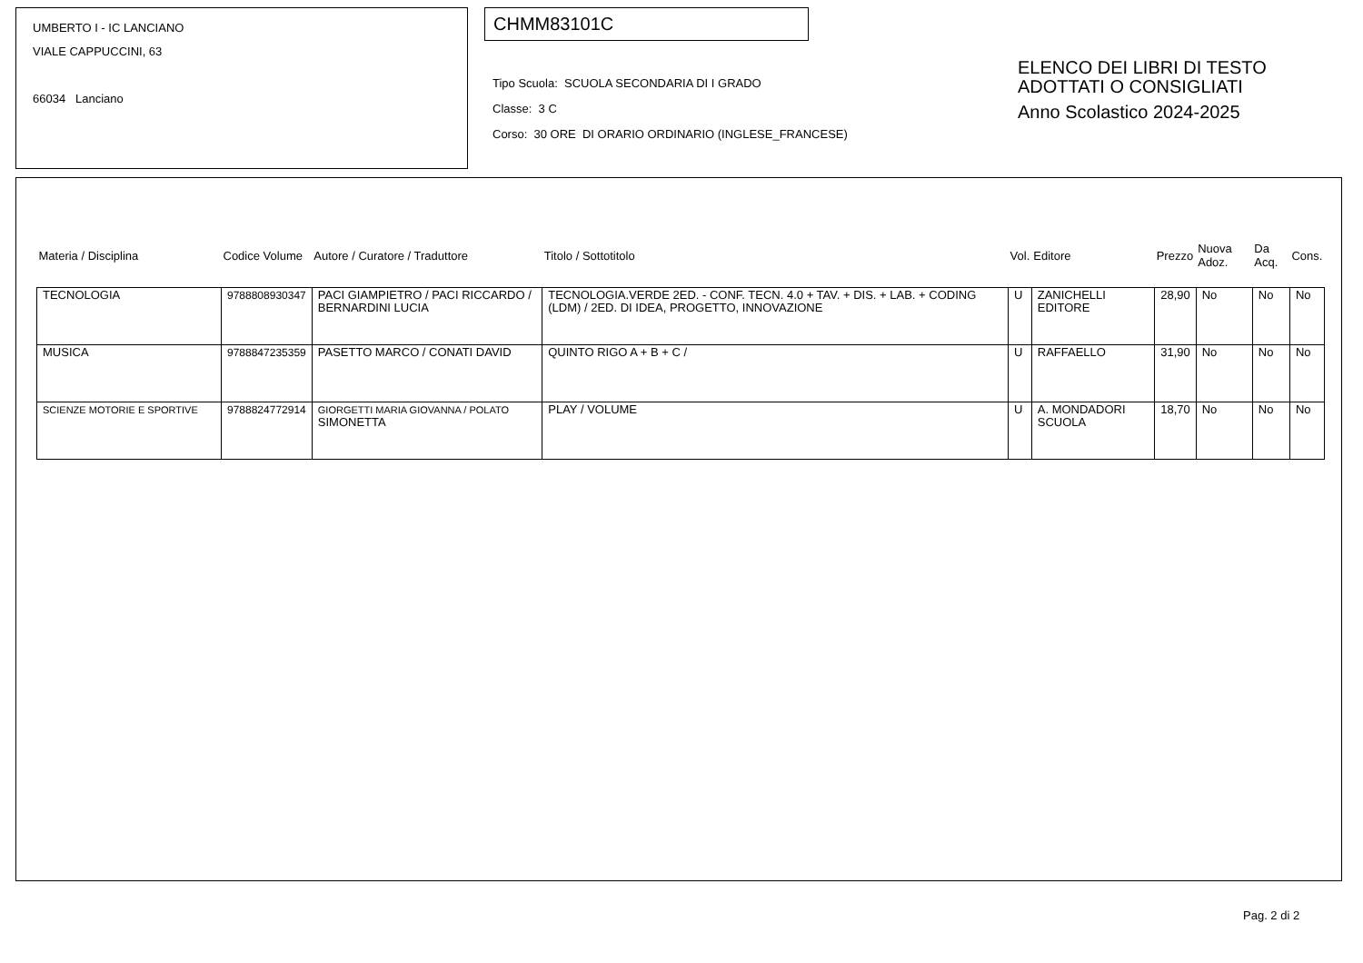UMBERTO I - IC LANCIANO
VIALE CAPPUCCINI, 63
66034 Lanciano
CHMM83101C
Tipo Scuola: SCUOLA SECONDARIA DI I GRADO
Classe: 3 C
Corso: 30 ORE DI ORARIO ORDINARIO (INGLESE_FRANCESE)
ELENCO DEI LIBRI DI TESTO
ADOTTATI O CONSIGLIATI
Anno Scolastico 2024-2025
| Materia / Disciplina | Codice Volume | Autore / Curatore / Traduttore | Titolo / Sottotitolo | Vol. | Editore | Prezzo | Nuova Adoz. | Da Acq. | Cons. |
| --- | --- | --- | --- | --- | --- | --- | --- | --- | --- |
| TECNOLOGIA | 9788808930347 | PACI GIAMPIETRO / PACI RICCARDO / BERNARDINI LUCIA | TECNOLOGIA.VERDE 2ED. - CONF. TECN. 4.0 + TAV. + DIS. + LAB. + CODING (LDM) / 2ED. DI IDEA, PROGETTO, INNOVAZIONE | U | ZANICHELLI EDITORE | 28,90 | No | No | No |
| MUSICA | 9788847235359 | PASETTO MARCO / CONATI DAVID | QUINTO RIGO A + B + C / | U | RAFFAELLO | 31,90 | No | No | No |
| SCIENZE MOTORIE E SPORTIVE | 9788824772914 | GIORGETTI MARIA GIOVANNA / POLATO SIMONETTA | PLAY / VOLUME | U | A. MONDADORI SCUOLA | 18,70 | No | No | No |
Pag. 2 di 2